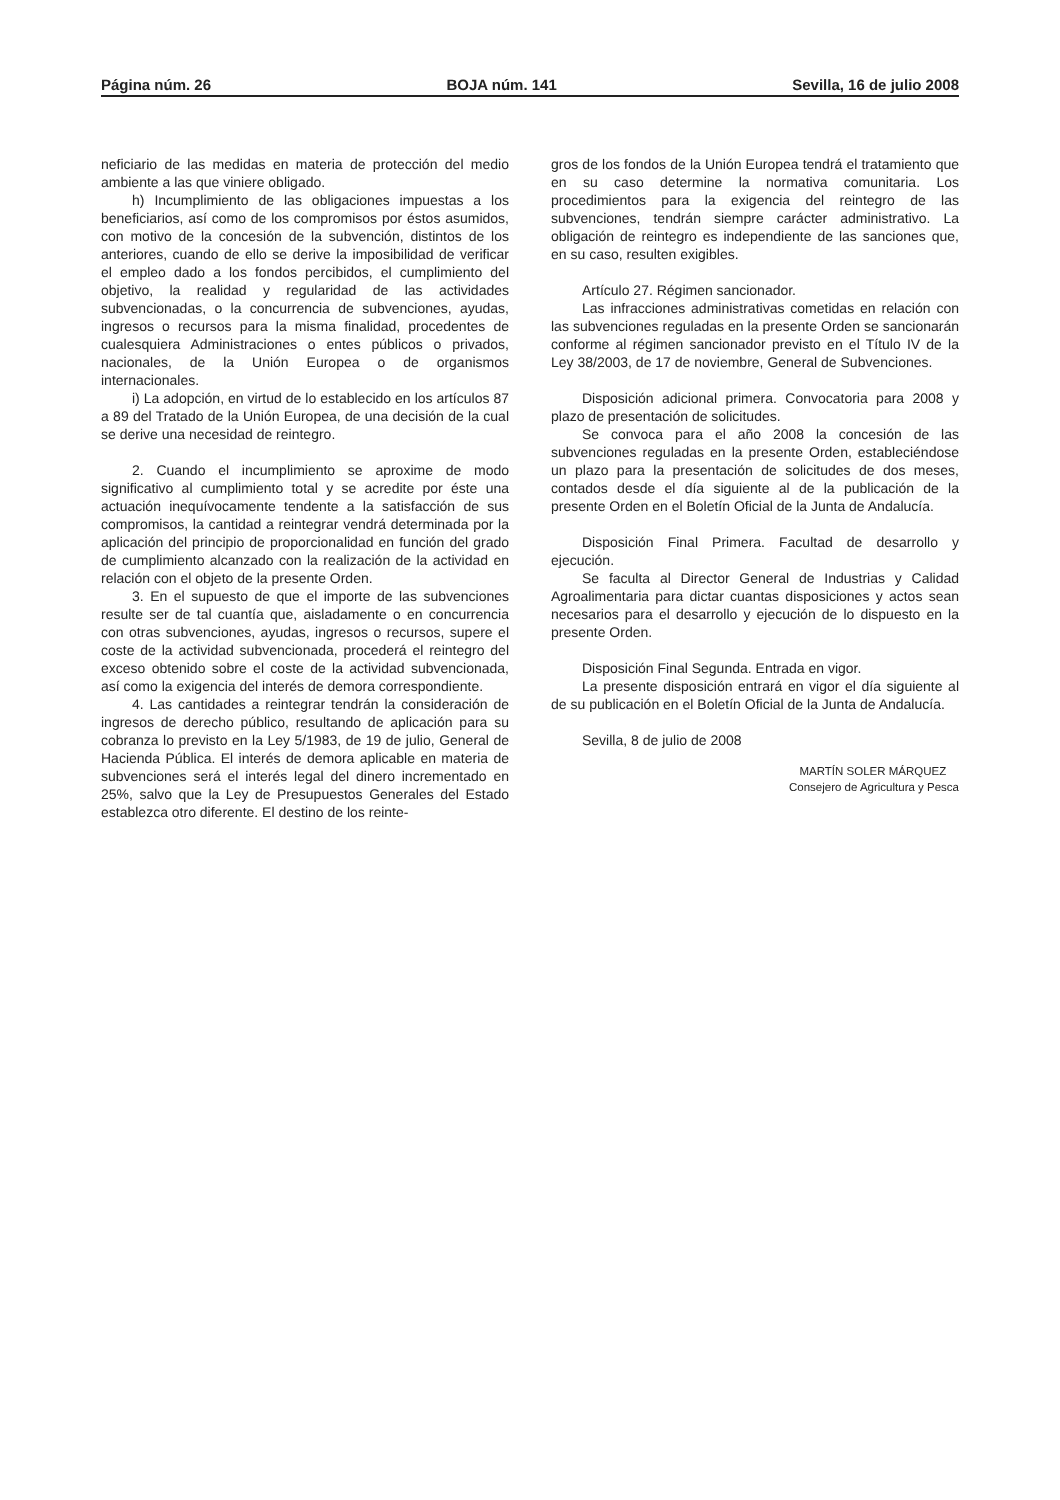Página núm. 26 BOJA núm. 141 Sevilla, 16 de julio 2008
neficiario de las medidas en materia de protección del medio ambiente a las que viniere obligado.
h) Incumplimiento de las obligaciones impuestas a los beneficiarios, así como de los compromisos por éstos asumidos, con motivo de la concesión de la subvención, distintos de los anteriores, cuando de ello se derive la imposibilidad de verificar el empleo dado a los fondos percibidos, el cumplimiento del objetivo, la realidad y regularidad de las actividades subvencionadas, o la concurrencia de subvenciones, ayudas, ingresos o recursos para la misma finalidad, procedentes de cualesquiera Administraciones o entes públicos o privados, nacionales, de la Unión Europea o de organismos internacionales.
i) La adopción, en virtud de lo establecido en los artículos 87 a 89 del Tratado de la Unión Europea, de una decisión de la cual se derive una necesidad de reintegro.
2. Cuando el incumplimiento se aproxime de modo significativo al cumplimiento total y se acredite por éste una actuación inequívocamente tendente a la satisfacción de sus compromisos, la cantidad a reintegrar vendrá determinada por la aplicación del principio de proporcionalidad en función del grado de cumplimiento alcanzado con la realización de la actividad en relación con el objeto de la presente Orden.
3. En el supuesto de que el importe de las subvenciones resulte ser de tal cuantía que, aisladamente o en concurrencia con otras subvenciones, ayudas, ingresos o recursos, supere el coste de la actividad subvencionada, procederá el reintegro del exceso obtenido sobre el coste de la actividad subvencionada, así como la exigencia del interés de demora correspondiente.
4. Las cantidades a reintegrar tendrán la consideración de ingresos de derecho público, resultando de aplicación para su cobranza lo previsto en la Ley 5/1983, de 19 de julio, General de Hacienda Pública. El interés de demora aplicable en materia de subvenciones será el interés legal del dinero incrementado en 25%, salvo que la Ley de Presupuestos Generales del Estado establezca otro diferente. El destino de los reinte-
gros de los fondos de la Unión Europea tendrá el tratamiento que en su caso determine la normativa comunitaria. Los procedimientos para la exigencia del reintegro de las subvenciones, tendrán siempre carácter administrativo. La obligación de reintegro es independiente de las sanciones que, en su caso, resulten exigibles.
Artículo 27. Régimen sancionador.
Las infracciones administrativas cometidas en relación con las subvenciones reguladas en la presente Orden se sancionarán conforme al régimen sancionador previsto en el Título IV de la Ley 38/2003, de 17 de noviembre, General de Subvenciones.
Disposición adicional primera. Convocatoria para 2008 y plazo de presentación de solicitudes.
Se convoca para el año 2008 la concesión de las subvenciones reguladas en la presente Orden, estableciéndose un plazo para la presentación de solicitudes de dos meses, contados desde el día siguiente al de la publicación de la presente Orden en el Boletín Oficial de la Junta de Andalucía.
Disposición Final Primera. Facultad de desarrollo y ejecución.
Se faculta al Director General de Industrias y Calidad Agroalimentaria para dictar cuantas disposiciones y actos sean necesarios para el desarrollo y ejecución de lo dispuesto en la presente Orden.
Disposición Final Segunda. Entrada en vigor.
La presente disposición entrará en vigor el día siguiente al de su publicación en el Boletín Oficial de la Junta de Andalucía.
Sevilla, 8 de julio de 2008
MARTÍN SOLER MÁRQUEZ
Consejero de Agricultura y Pesca